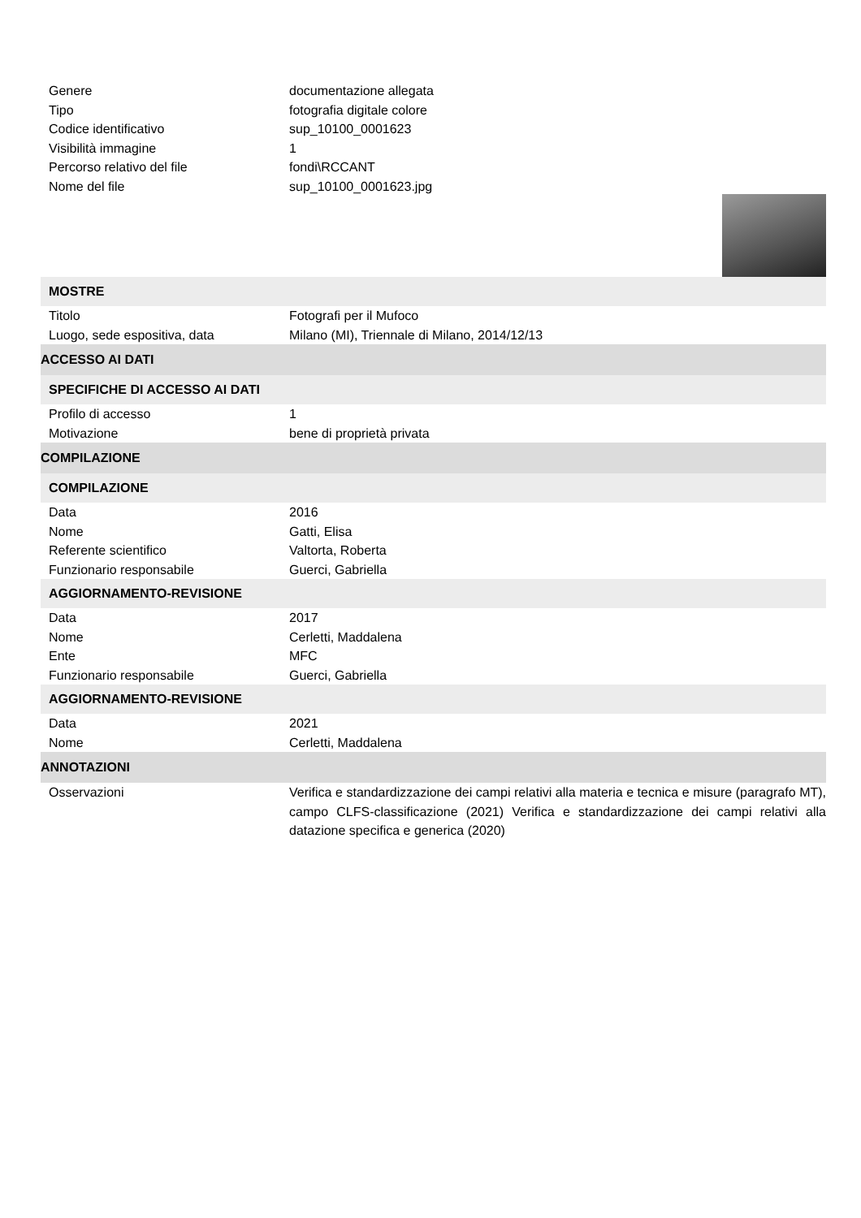| Genere | documentazione allegata |
| Tipo | fotografia digitale colore |
| Codice identificativo | sup_10100_0001623 |
| Visibilità immagine | 1 |
| Percorso relativo del file | fondi\RCCANT |
| Nome del file | sup_10100_0001623.jpg |
| MOSTRE | |
| Titolo | Fotografi per il Mufoco |
| Luogo, sede espositiva, data | Milano (MI), Triennale di Milano, 2014/12/13 |
| ACCESSO AI DATI | |
| SPECIFICHE DI ACCESSO AI DATI | |
| Profilo di accesso | 1 |
| Motivazione | bene di proprietà privata |
| COMPILAZIONE | |
| COMPILAZIONE | |
| Data | 2016 |
| Nome | Gatti, Elisa |
| Referente scientifico | Valtorta, Roberta |
| Funzionario responsabile | Guerci, Gabriella |
| AGGIORNAMENTO-REVISIONE | |
| Data | 2017 |
| Nome | Cerletti, Maddalena |
| Ente | MFC |
| Funzionario responsabile | Guerci, Gabriella |
| AGGIORNAMENTO-REVISIONE | |
| Data | 2021 |
| Nome | Cerletti, Maddalena |
| ANNOTAZIONI | |
| Osservazioni | Verifica e standardizzazione dei campi relativi alla materia e tecnica e misure (paragrafo MT), campo CLFS-classificazione (2021) Verifica e standardizzazione dei campi relativi alla datazione specifica e generica (2020) |